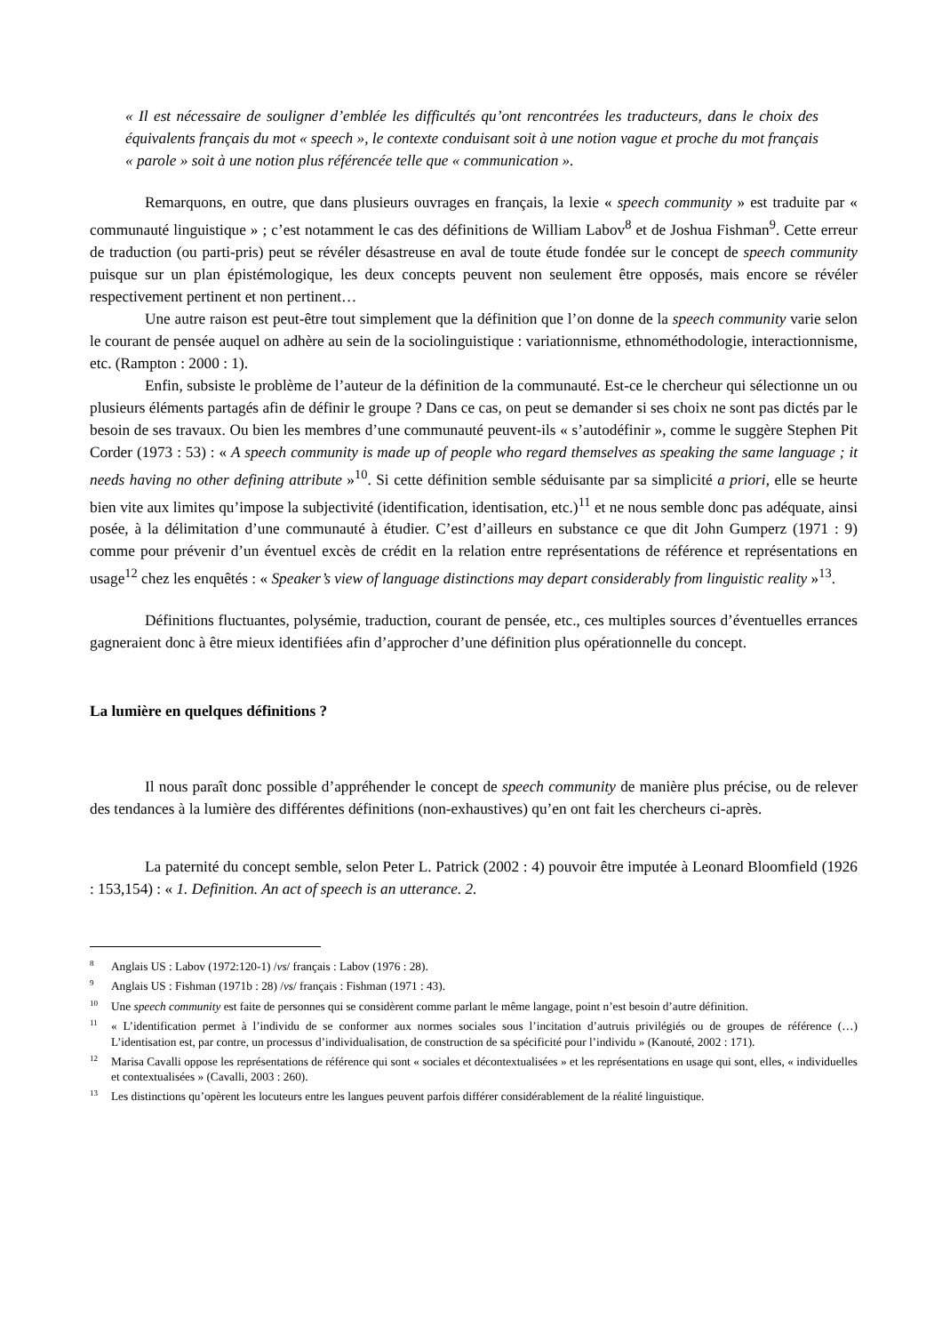« Il est nécessaire de souligner d’emblée les difficultés qu’ont rencontrées les traducteurs, dans le choix des équivalents français du mot « speech », le contexte conduisant soit à une notion vague et proche du mot français « parole » soit à une notion plus référencée telle que « communication ».
Remarquons, en outre, que dans plusieurs ouvrages en français, la lexie « speech community » est traduite par « communauté linguistique » ; c’est notamment le cas des définitions de William Labov<sup>8</sup> et de Joshua Fishman<sup>9</sup>. Cette erreur de traduction (ou parti-pris) peut se révéler désastreuse en aval de toute étude fondée sur le concept de speech community puisque sur un plan épistémologique, les deux concepts peuvent non seulement être opposés, mais encore se révéler respectivement pertinent et non pertinent…
Une autre raison est peut-être tout simplement que la définition que l’on donne de la speech community varie selon le courant de pensée auquel on adhère au sein de la sociolinguistique : variationnisme, ethnométhodologie, interactionnisme, etc. (Rampton : 2000 : 1).
Enfin, subsiste le problème de l’auteur de la définition de la communauté. Est-ce le chercheur qui sélectionne un ou plusieurs éléments partagés afin de définir le groupe ? Dans ce cas, on peut se demander si ses choix ne sont pas dictés par le besoin de ses travaux. Ou bien les membres d’une communauté peuvent-ils « s’autodéfinir », comme le suggère Stephen Pit Corder (1973 : 53) : « A speech community is made up of people who regard themselves as speaking the same language ; it needs having no other defining attribute »<sup>10</sup>. Si cette définition semble séduisante par sa simplicité a priori, elle se heurte bien vite aux limites qu’impose la subjectivité (identification, identisation, etc.)<sup>11</sup> et ne nous semble donc pas adéquate, ainsi posée, à la délimitation d’une communauté à étudier. C’est d’ailleurs en substance ce que dit John Gumperz (1971 : 9) comme pour prévenir d’un éventuel excès de crédit en la relation entre représentations de référence et représentations en usage<sup>12</sup> chez les enquêtés : « Speaker’s view of language distinctions may depart considerably from linguistic reality »<sup>13</sup>.
Définitions fluctuantes, polysémie, traduction, courant de pensée, etc., ces multiples sources d’éventuelles errances gagneraient donc à être mieux identifiées afin d’approcher d’une définition plus opérationnelle du concept.
La lumière en quelques définitions ?
Il nous paraît donc possible d’appréhender le concept de speech community de manière plus précise, ou de relever des tendances à la lumière des différentes définitions (non-exhaustives) qu’en ont fait les chercheurs ci-après.
La paternité du concept semble, selon Peter L. Patrick (2002 : 4) pouvoir être imputée à Leonard Bloomfield (1926 : 153,154) : « 1. Definition. An act of speech is an utterance. 2.
<sup>8</sup> Anglais US : Labov (1972:120-1) /vs/ français : Labov (1976 : 28).
<sup>9</sup> Anglais US : Fishman (1971b : 28) /vs/ français : Fishman (1971 : 43).
<sup>10</sup> Une speech community est faite de personnes qui se considèrent comme parlant le même langage, point n’est besoin d’autre définition.
<sup>11</sup> « L’identification permet à l’individu de se conformer aux normes sociales sous l’incitation d’autruis privilégiés ou de groupes de référence (…) L’identisation est, par contre, un processus d’individualisation, de construction de sa spécificité pour l’individu » (Kanouté, 2002 : 171).
<sup>12</sup> Marisa Cavalli oppose les représentations de référence qui sont « sociales et décontextualisées » et les représentations en usage qui sont, elles, « individuelles et contextualisées » (Cavalli, 2003 : 260).
<sup>13</sup> Les distinctions qu’opèrent les locuteurs entre les langues peuvent parfois différer considérablement de la réalité linguistique.